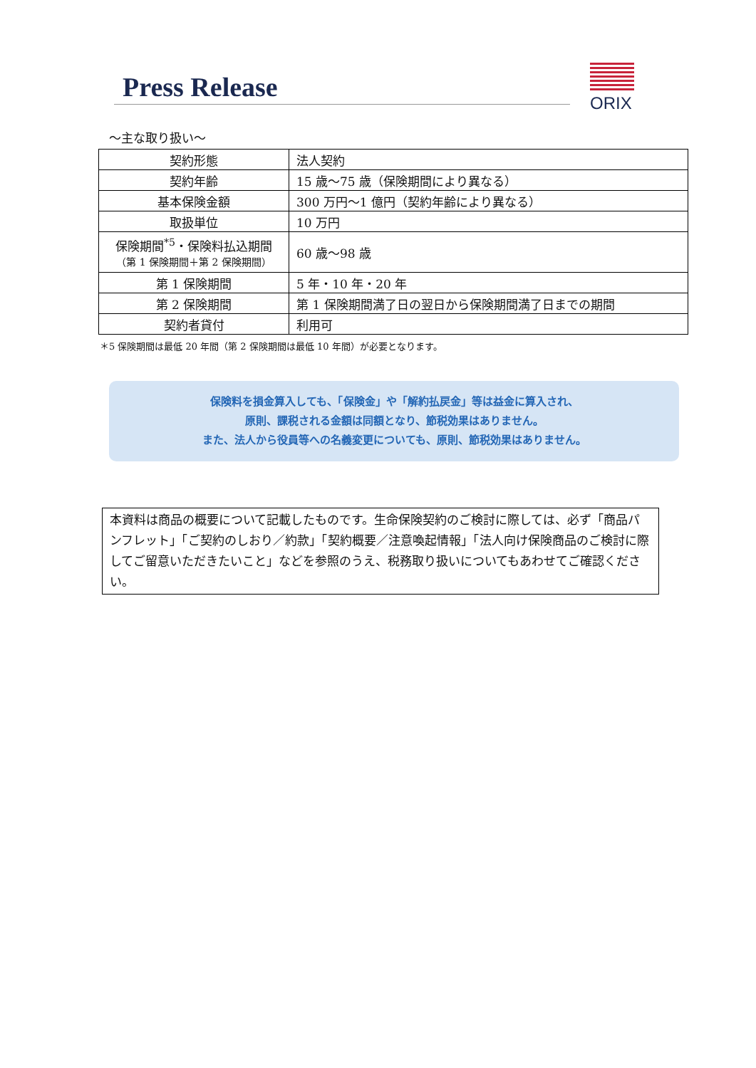Press Release
ORIX
～主な取り扱い～
| 契約形態 | 法人契約 |
| 契約年齢 | 15 歳～75 歳（保険期間により異なる） |
| 基本保険金額 | 300 万円～1 億円（契約年齢により異なる） |
| 取扱単位 | 10 万円 |
| 保険期間<sup>*5</sup>・保険料払込期間 （第 1 保険期間＋第 2 保険期間） | 60 歳～98 歳 |
| 第 1 保険期間 | 5 年・10 年・20 年 |
| 第 2 保険期間 | 第 1 保険期間満了日の翌日から保険期間満了日までの期間 |
| 契約者貸付 | 利用可 |
＊5 保険期間は最低 20 年間（第 2 保険期間は最低 10 年間）が必要となります。
保険料を損金算入しても、「保険金」や「解約払戻金」等は益金に算入され、
原則、課税される金額は同額となり、節税効果はありません。
また、法人から役員等への名義変更についても、原則、節税効果はありません。
本資料は商品の概要について記載したものです。生命保険契約のご検討に際しては、必ず「商品パンフレット」「ご契約のしおり／約款」「契約概要／注意喚起情報」「法人向け保険商品のご検討に際してご留意いただきたいこと」などを参照のうえ、税務取り扱いについてもあわせてご確認ください。